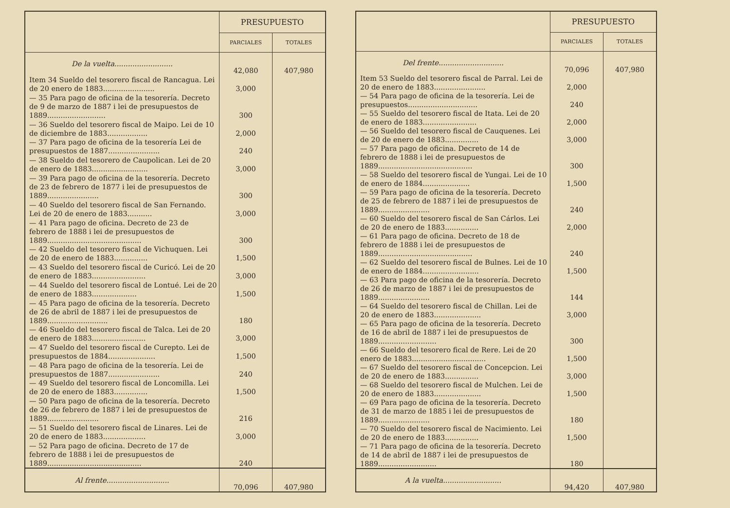| | PRESUPUESTO | |
| --- | --- | --- |
| | PARCIALES | TOTALES |
| De la vuelta.......................... | 42,080 | 407,980 |
| Item 34 Sueldo del tesorero fiscal de Rancagua. Lei de 20 enero de 1883....................... | 3,000 | |
| — 35 Para pago de oficina de la tesorería. Decreto de 9 de marzo de 1887 i lei de presupuestos de 1889.......................... | 300 | |
| — 36 Sueldo del tesorero fiscal de Maipo. Lei de 10 de diciembre de 1883.................. | 2,000 | |
| — 37 Para pago de oficina de la tesorería Lei de presupuestos de 1887....................... | 240 | |
| — 38 Sueldo del tesorero de Caupolican. Lei de 20 de enero de 1883......................... | 3,000 | |
| — 39 Para pago de oficina de la tesorería. Decreto de 23 de febrero de 1877 i lei de presupuestos de 1889....................... | 300 | |
| — 40 Sueldo del tesorero fiscal de San Fernando. Lei de 20 de enero de 1883........... | 3,000 | |
| — 41 Para pago de oficina. Decreto de 23 de febrero de 1888 i lei de presupuestos de 1889.......................................... | 300 | |
| — 42 Sueldo del tesorero fiscal de Vichuquen. Lei de 20 de enero de 1883............... | 1,500 | |
| — 43 Sueldo del tesorero fiscal de Curicó. Lei de 20 de enero de 1883........................ | 3,000 | |
| — 44 Sueldo del tesorero fiscal de Lontué. Lei de 20 de enero de 1883.................... | 1,500 | |
| — 45 Para pago de oficina de la tesorería. Decreto de 26 de abril de 1887 i lei de presupuestos de 1889........................... | 180 | |
| — 46 Sueldo del tesorero fiscal de Talca. Lei de 20 de enero de 1883........................ | 3,000 | |
| — 47 Sueldo del tesorero fiscal de Curepto. Lei de presupuestos de 1884..................... | 1,500 | |
| — 48 Para pago de oficina de la tesorería. Lei de presupuestos de 1887....................... | 240 | |
| — 49 Sueldo del tesorero fiscal de Loncomilla. Lei de 20 de enero de 1883............... | 1,500 | |
| — 50 Para pago de oficina de la tesorería. Decreto de 26 de febrero de 1887 i lei de presupuestos de 1889....................... | 216 | |
| — 51 Sueldo del tesorero fiscal de Linares. Lei de 20 de enero de 1883................... | 3,000 | |
| — 52 Para pago de oficina. Decreto de 17 de febrero de 1888 i lei de presupuestos de 1889.......................................... | 240 | |
| Al frente............................ | 70,096 | 407,980 |
| | PRESUPUESTO | |
| --- | --- | --- |
| | PARCIALES | TOTALES |
| Del frente............................. | 70,096 | 407,980 |
| Item 53 Sueldo del tesorero fiscal de Parral. Lei de 20 de enero de 1883....................... | 2,000 | |
| — 54 Para pago de oficina de la tesorería. Lei de presupuestos............................... | 240 | |
| — 55 Sueldo del tesorero fiscal de Itata. Lei de 20 de enero de 1883........................ | 2,000 | |
| — 56 Sueldo del tesorero fiscal de Cauquenes. Lei de 20 de enero de 1883............... | 3,000 | |
| — 57 Para pago de oficina. Decreto de 14 de febrero de 1888 i lei de presupuestos de 1889.......................................... | 300 | |
| — 58 Sueldo del tesorero fiscal de Yungai. Lei de 10 de enero de 1884..................... | 1,500 | |
| — 59 Para pago de oficina de la tesorería. Decreto de 25 de febrero de 1887 i lei de presupuestos de 1889....................... | 240 | |
| — 60 Sueldo del tesorero fiscal de San Cárlos. Lei de 20 de enero de 1883............... | 2,000 | |
| — 61 Para pago de oficina. Decreto de 18 de febrero de 1888 i lei de presupuestos de 1889.......................................... | 240 | |
| — 62 Sueldo del tesorero fiscal de Bulnes. Lei de 10 de enero de 1884......................... | 1,500 | |
| — 63 Para pago de oficina de la tesorería. Decreto de 26 de marzo de 1887 i lei de presupuestos de 1889....................... | 144 | |
| — 64 Sueldo del tesorero fiscal de Chillan. Lei de 20 de enero de 1883..................... | 3,000 | |
| — 65 Para pago de oficina de la tesorería. Decreto de 16 de abril de 1887 i lei de presupuestos de 1889.......................... | 300 | |
| — 66 Sueldo del tesorero fical de Rere. Lei de 20 enero de 1883................................. | 1,500 | |
| — 67 Sueldo del tesorero fiscal de Concepcion. Lei de 20 de enero de 1883............... | 3,000 | |
| — 68 Sueldo del tesorero fiscal de Mulchen. Lei de 20 de enero de 1883..................... | 1,500 | |
| — 69 Para pago de oficina de la tesorería. Decreto de 31 de marzo de 1885 i lei de presupuestos de 1889....................... | 180 | |
| — 70 Sueldo del tesorero fiscal de Nacimiento. Lei de 20 de enero de 1883............... | 1,500 | |
| — 71 Para pago de oficina de la tesorería. Decreto de 14 de abril de 1887 i lei de presupuestos de 1889.......................... | 180 | |
| A la vuelta.......................... | 94,420 | 407,980 |